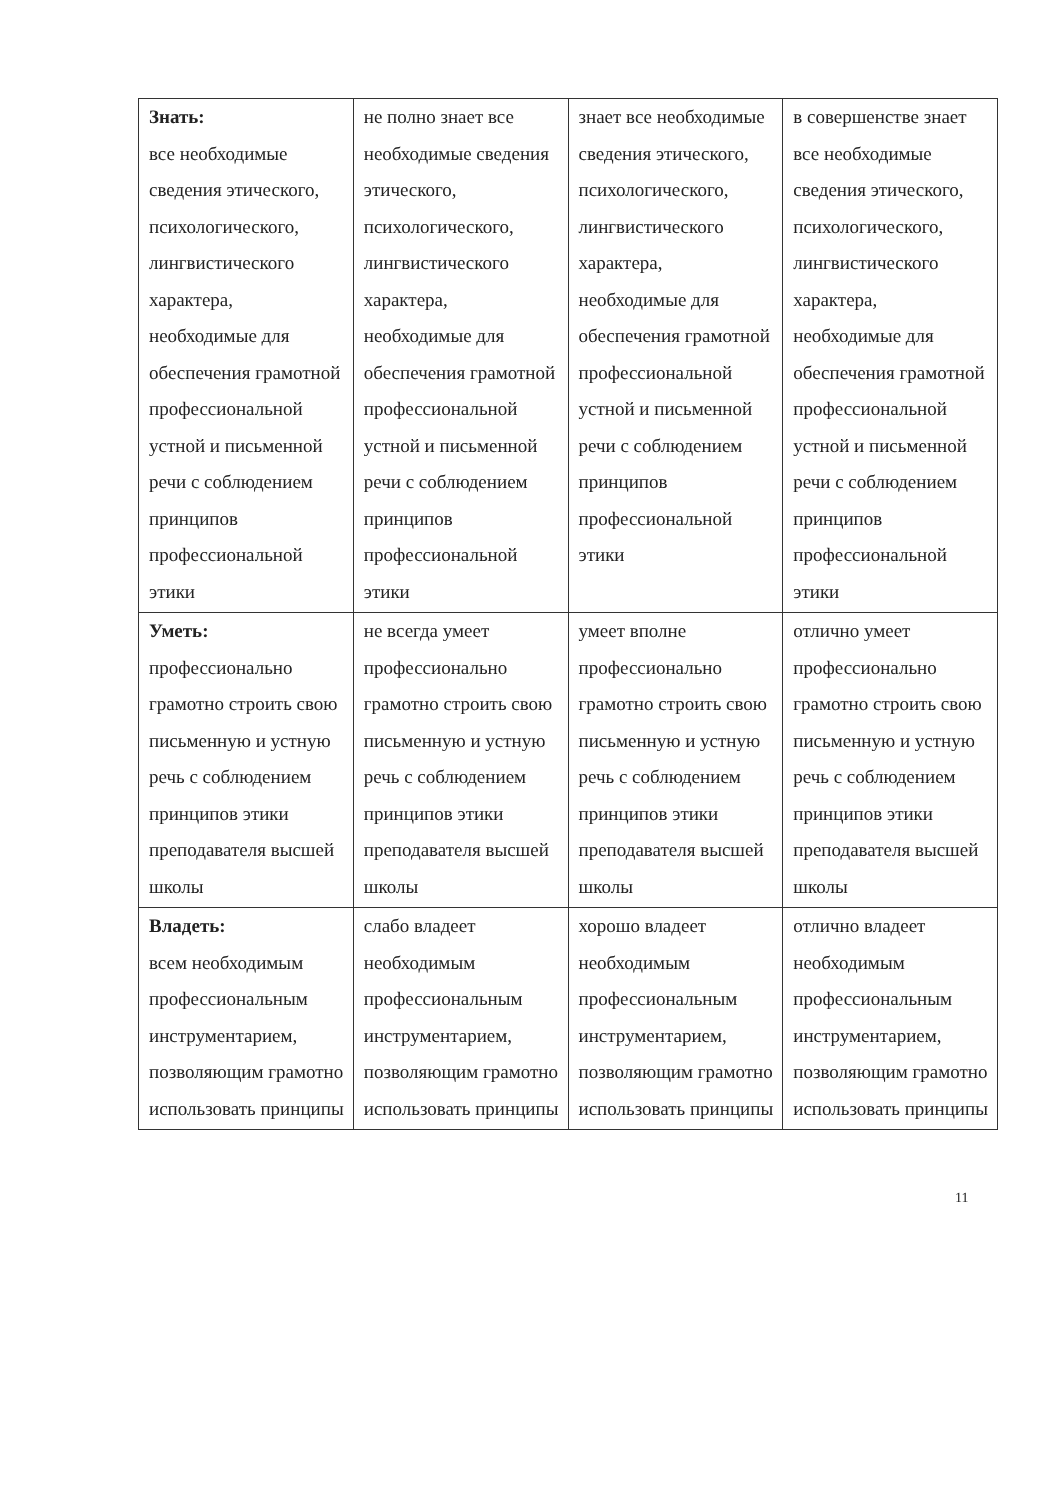| Знать: все необходимые сведения этического, психологического, лингвистического характера, необходимые для обеспечения грамотной профессиональной устной и письменной речи с соблюдением принципов профессиональной этики | не полно знает все необходимые сведения этического, психологического, лингвистического характера, необходимые для обеспечения грамотной профессиональной устной и письменной речи с соблюдением принципов профессиональной этики | знает все необходимые сведения этического, психологического, лингвистического характера, необходимые для обеспечения грамотной профессиональной устной и письменной речи с соблюдением принципов профессиональной этики | в совершенстве знает все необходимые сведения этического, психологического, лингвистического характера, необходимые для обеспечения грамотной профессиональной устной и письменной речи с соблюдением принципов профессиональной этики |
| Уметь: профессионально грамотно строить свою письменную и устную речь с соблюдением принципов этики преподавателя высшей школы | не всегда умеет профессионально грамотно строить свою письменную и устную речь с соблюдением принципов этики преподавателя высшей школы | умеет вполне профессионально грамотно строить свою письменную и устную речь с соблюдением принципов этики преподавателя высшей школы | отлично умеет профессионально грамотно строить свою письменную и устную речь с соблюдением принципов этики преподавателя высшей школы |
| Владеть: всем необходимым профессиональным инструментарием, позволяющим грамотно использовать принципы | слабо владеет необходимым профессиональным инструментарием, позволяющим грамотно использовать принципы | хорошо владеет необходимым профессиональным инструментарием, позволяющим грамотно использовать принципы | отлично владеет необходимым профессиональным инструментарием, позволяющим грамотно использовать принципы |
11